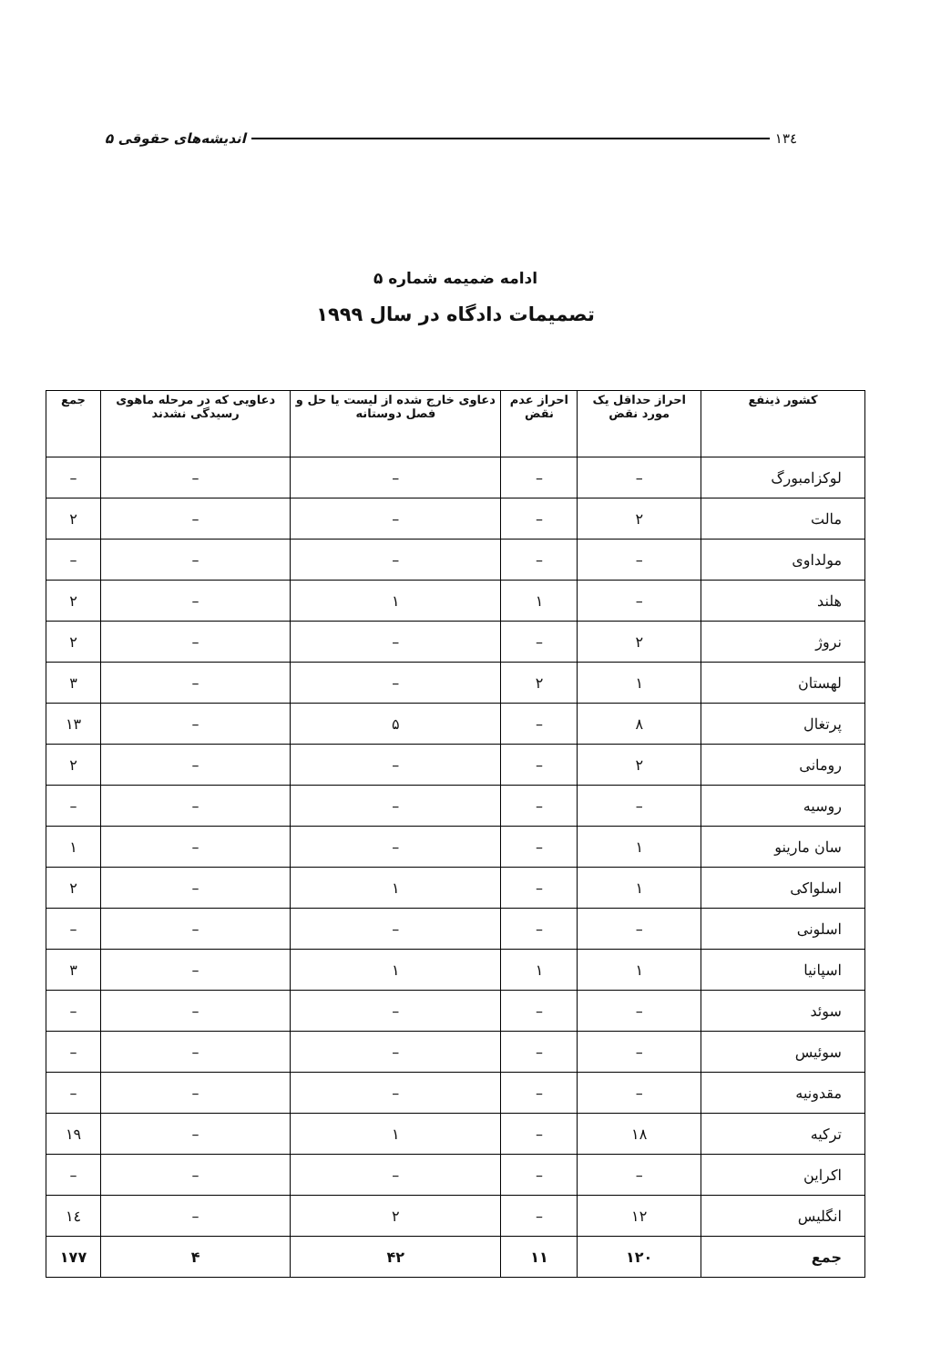۱۳٤ اندیشه‌های حقوقی ۵
ادامه ضمیمه شماره ۵
تصمیمات دادگاه در سال ۱۹۹۹
| کشور ذینفع | احراز حداقل یک مورد نقض | احراز عدم نقض | دعاوی خارج شده از لیست یا حل و فصل دوستانه | دعاویی که در مرحله ماهوی رسیدگی نشدند | جمع |
| --- | --- | --- | --- | --- | --- |
| لوکزامبورگ | – | – | – | – | – |
| مالت | ۲ | – | – | – | ۲ |
| مولداوی | – | – | – | – | – |
| هلند | – | ۱ | ۱ | – | ۲ |
| نروژ | ۲ | – | – | – | ۲ |
| لهستان | ۱ | ۲ | – | – | ۳ |
| پرتغال | ۸ | – | ۵ | – | ۱۳ |
| رومانی | ۲ | – | – | – | ۲ |
| روسیه | – | – | – | – | – |
| سان مارینو | ۱ | – | – | – | ۱ |
| اسلواکی | ۱ | – | ۱ | – | ۲ |
| اسلونی | – | – | – | – | – |
| اسپانیا | ۱ | ۱ | ۱ | – | ۳ |
| سوئد | – | – | – | – | – |
| سوئیس | – | – | – | – | – |
| مقدونیه | – | – | – | – | – |
| ترکیه | ۱۸ | – | ۱ | – | ۱۹ |
| اکراین | – | – | – | – | – |
| انگلیس | ۱۲ | – | ۲ | – | ۱٤ |
| جمع | ۱۲۰ | ۱۱ | ۴۲ | ۴ | ۱۷۷ |